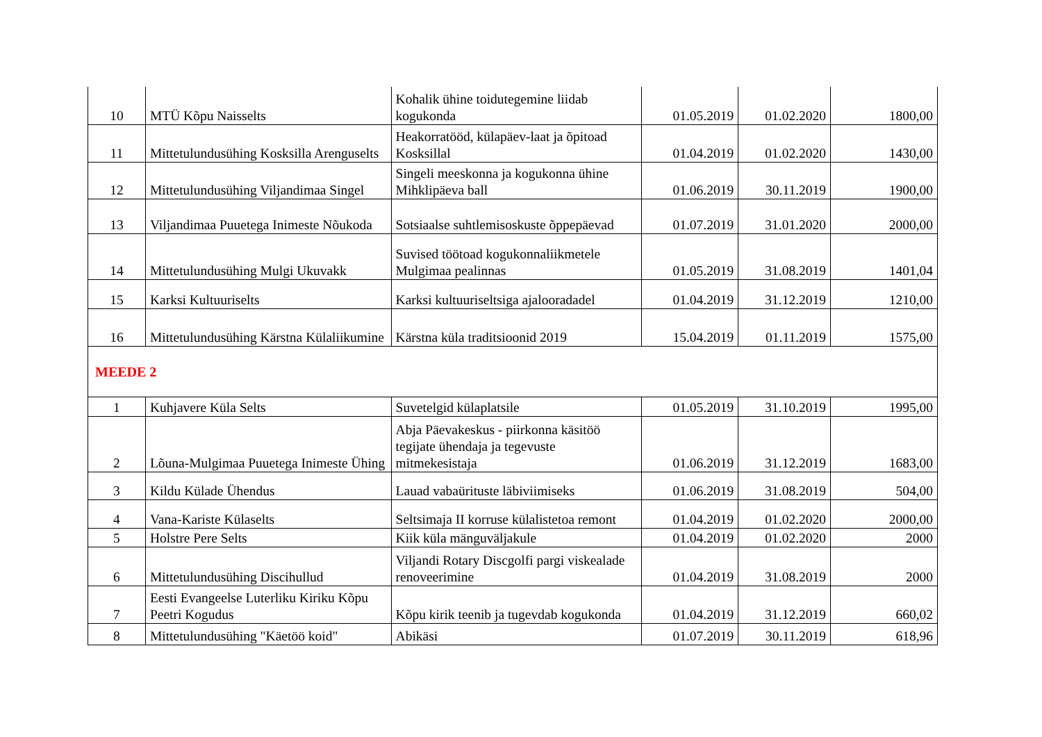| 10 | MTÜ Kõpu Naisselts | Kohalik ühine toidutegemine liidab kogukonda | 01.05.2019 | 01.02.2020 | 1800,00 |
| 11 | Mittetulundusühing Kosksilla Arenguselts | Heakorratööd, külapäev-laat ja õpitoad Kosksillal | 01.04.2019 | 01.02.2020 | 1430,00 |
| 12 | Mittetulundusühing Viljandimaa Singel | Singeli meeskonna ja kogukonna ühine Mihklipäeva ball | 01.06.2019 | 30.11.2019 | 1900,00 |
| 13 | Viljandimaa Puuetega Inimeste Nõukoda | Sotsiaalse suhtlemisoskuste õppepäevad | 01.07.2019 | 31.01.2020 | 2000,00 |
| 14 | Mittetulundusühing Mulgi Ukuvakk | Suvised töötoad kogukonnaliikmetele Mulgimaa pealinnas | 01.05.2019 | 31.08.2019 | 1401,04 |
| 15 | Karksi Kultuuriselts | Karksi kultuuriseltsiga ajalooradadel | 01.04.2019 | 31.12.2019 | 1210,00 |
| 16 | Mittetulundusühing Kärstna Külaliikumine | Kärstna küla traditsioonid 2019 | 15.04.2019 | 01.11.2019 | 1575,00 |
| MEEDE 2 | | | | | |
| 1 | Kuhjavere Küla Selts | Suvetelgid külaplatsile | 01.05.2019 | 31.10.2019 | 1995,00 |
| 2 | Lõuna-Mulgimaa Puuetega Inimeste Ühing | Abja Päevakeskus - piirkonna käsitöö tegijate ühendaja ja tegevuste mitmekesistaja | 01.06.2019 | 31.12.2019 | 1683,00 |
| 3 | Kildu Külade Ühendus | Lauad vabaürituste läbiviimiseks | 01.06.2019 | 31.08.2019 | 504,00 |
| 4 | Vana-Kariste Külaselts | Seltsimaja II korruse külalistetoa remont | 01.04.2019 | 01.02.2020 | 2000,00 |
| 5 | Holstre Pere Selts | Kiik küla mänguväljakule | 01.04.2019 | 01.02.2020 | 2000 |
| 6 | Mittetulundusühing Discihullud | Viljandi Rotary Discgolfi pargi viskealade renoveerimine | 01.04.2019 | 31.08.2019 | 2000 |
| 7 | Eesti Evangeelse Luterliku Kiriku Kõpu Peetri Kogudus | Kõpu kirik teenib ja tugevdab kogukonda | 01.04.2019 | 31.12.2019 | 660,02 |
| 8 | Mittetulundusühing "Käetöö koid" | Abikäsi | 01.07.2019 | 30.11.2019 | 618,96 |